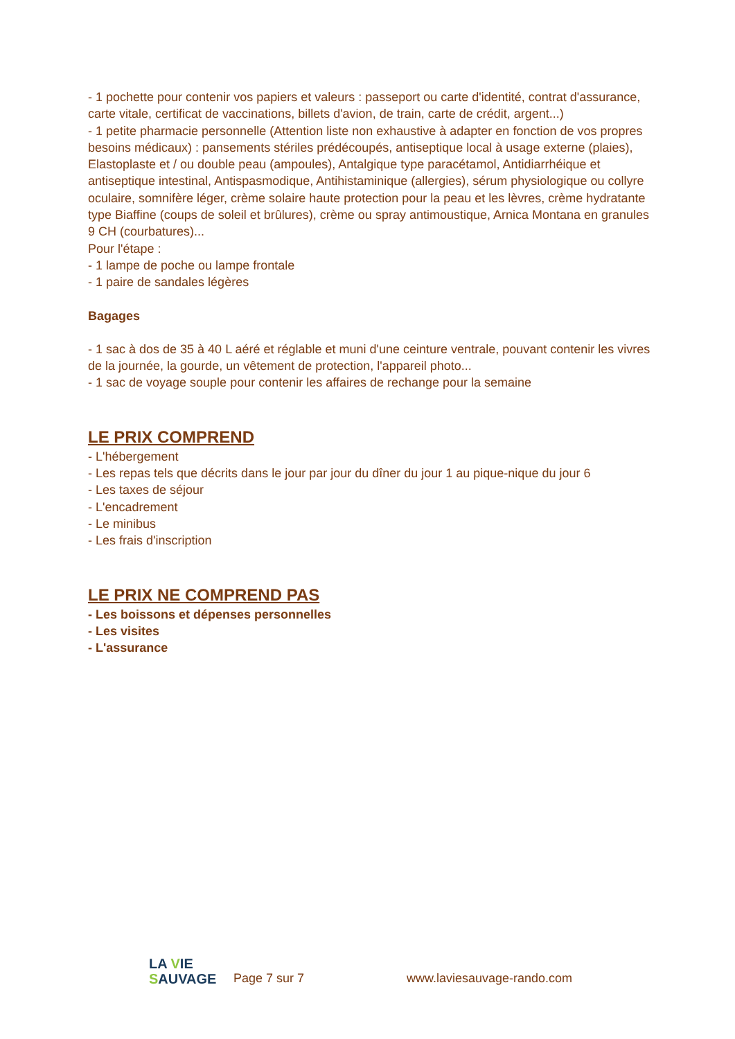- 1 pochette pour contenir vos papiers et valeurs : passeport ou carte d'identité, contrat d'assurance, carte vitale, certificat de vaccinations, billets d'avion, de train, carte de crédit, argent...)
- 1 petite pharmacie personnelle (Attention liste non exhaustive à adapter en fonction de vos propres besoins médicaux) : pansements stériles prédécoupés, antiseptique local à usage externe (plaies), Elastoplaste et / ou double peau (ampoules), Antalgique type paracétamol, Antidiarrhéique et antiseptique intestinal, Antispasmodique, Antihistaminique (allergies), sérum physiologique ou collyre oculaire, somnifère léger, crème solaire haute protection pour la peau et les lèvres, crème hydratante type Biaffine (coups de soleil et brûlures), crème ou spray antimoustique, Arnica Montana en granules 9 CH (courbatures)...
Pour l'étape :
- 1 lampe de poche ou lampe frontale
- 1 paire de sandales légères
Bagages
- 1 sac à dos de 35 à 40 L aéré et réglable et muni d'une ceinture ventrale, pouvant contenir les vivres de la journée, la gourde, un vêtement de protection, l'appareil photo...
- 1 sac de voyage souple pour contenir les affaires de rechange pour la semaine
LE PRIX COMPREND
- L'hébergement
- Les repas tels que décrits dans le jour par jour du dîner du jour 1 au pique-nique du jour 6
- Les taxes de séjour
- L'encadrement
- Le minibus
- Les frais d'inscription
LE PRIX NE COMPREND PAS
- Les boissons et dépenses personnelles
- Les visites
- L'assurance
LA VIE
SAUVAGE
Page 7 sur 7
www.laviesauvage-rando.com